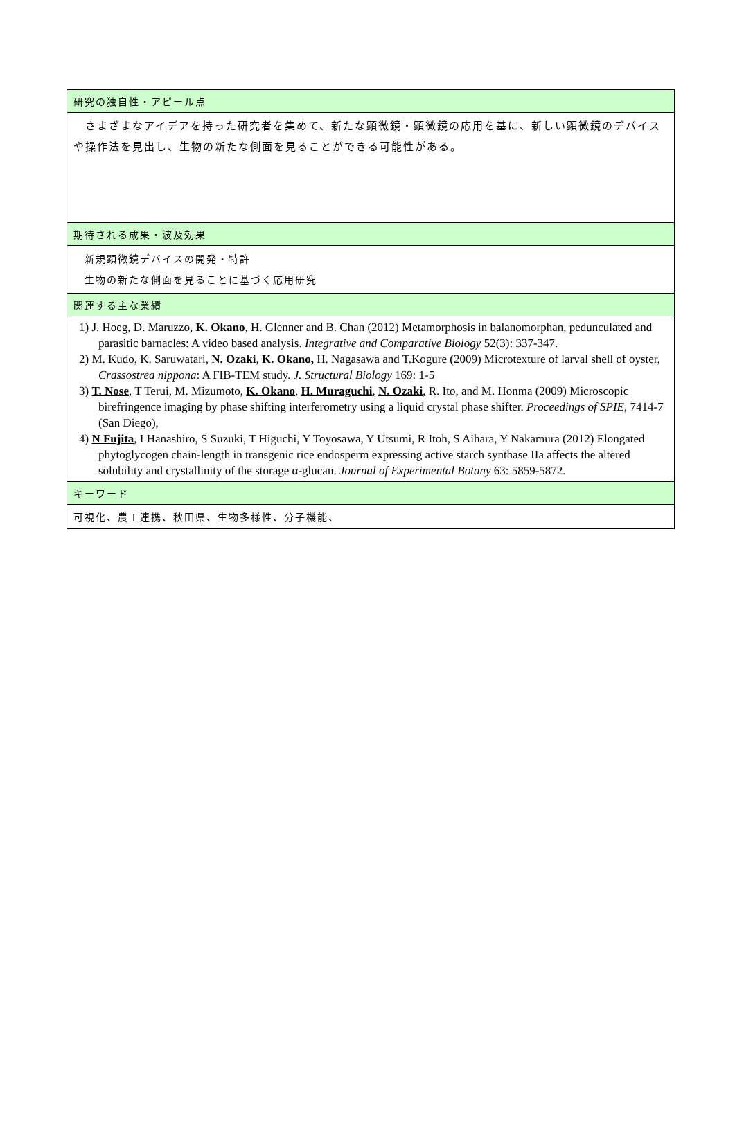| 研究の独自性・アピール点 |
| --- |
| さまざまなアイデアを持った研究者を集めて、新たな顕微鏡・顕微鏡の応用を基に、新しい顕微鏡のデバイスや操作法を見出し、生物の新たな側面を見ることができる可能性がある。 |
| 期待される成果・波及効果 |
| 新規顕微鏡デバイスの開発・特許 生物の新たな側面を見ることに基づく応用研究 |
| 関連する主な業績 |
| 1) J. Hoeg, D. Maruzzo, K. Okano , H. Glenner and B. Chan (2012) Metamorphosis in balanomorphan, pedunculated and parasitic barnacles: A video based analysis. Integrative and Comparative Biology 52(3): 337-347. 2) M. Kudo, K. Saruwatari, N. Ozaki , K. Okano, H. Nagasawa and T.Kogure (2009) Microtexture of larval shell of oyster, Crassostrea nippona : A FIB-TEM study. J. Structural Biology 169: 1-5 3) T. Nose , T Terui, M. Mizumoto, K. Okano , H. Muraguchi , N. Ozaki , R. Ito, and M. Honma (2009) Microscopic birefringence imaging by phase shifting interferometry using a liquid crystal phase shifter. Proceedings of SPIE , 7414-7 (San Diego), 4) N Fujita , I Hanashiro, S Suzuki, T Higuchi, Y Toyosawa, Y Utsumi, R Itoh, S Aihara, Y Nakamura (2012) Elongated phytoglycogen chain-length in transgenic rice endosperm expressing active starch synthase IIa affects the altered solubility and crystallinity of the storage α-glucan. Journal of Experimental Botany 63: 5859-5872. |
| キーワード |
| 可視化、農工連携、秋田県、生物多様性、分子機能、 |